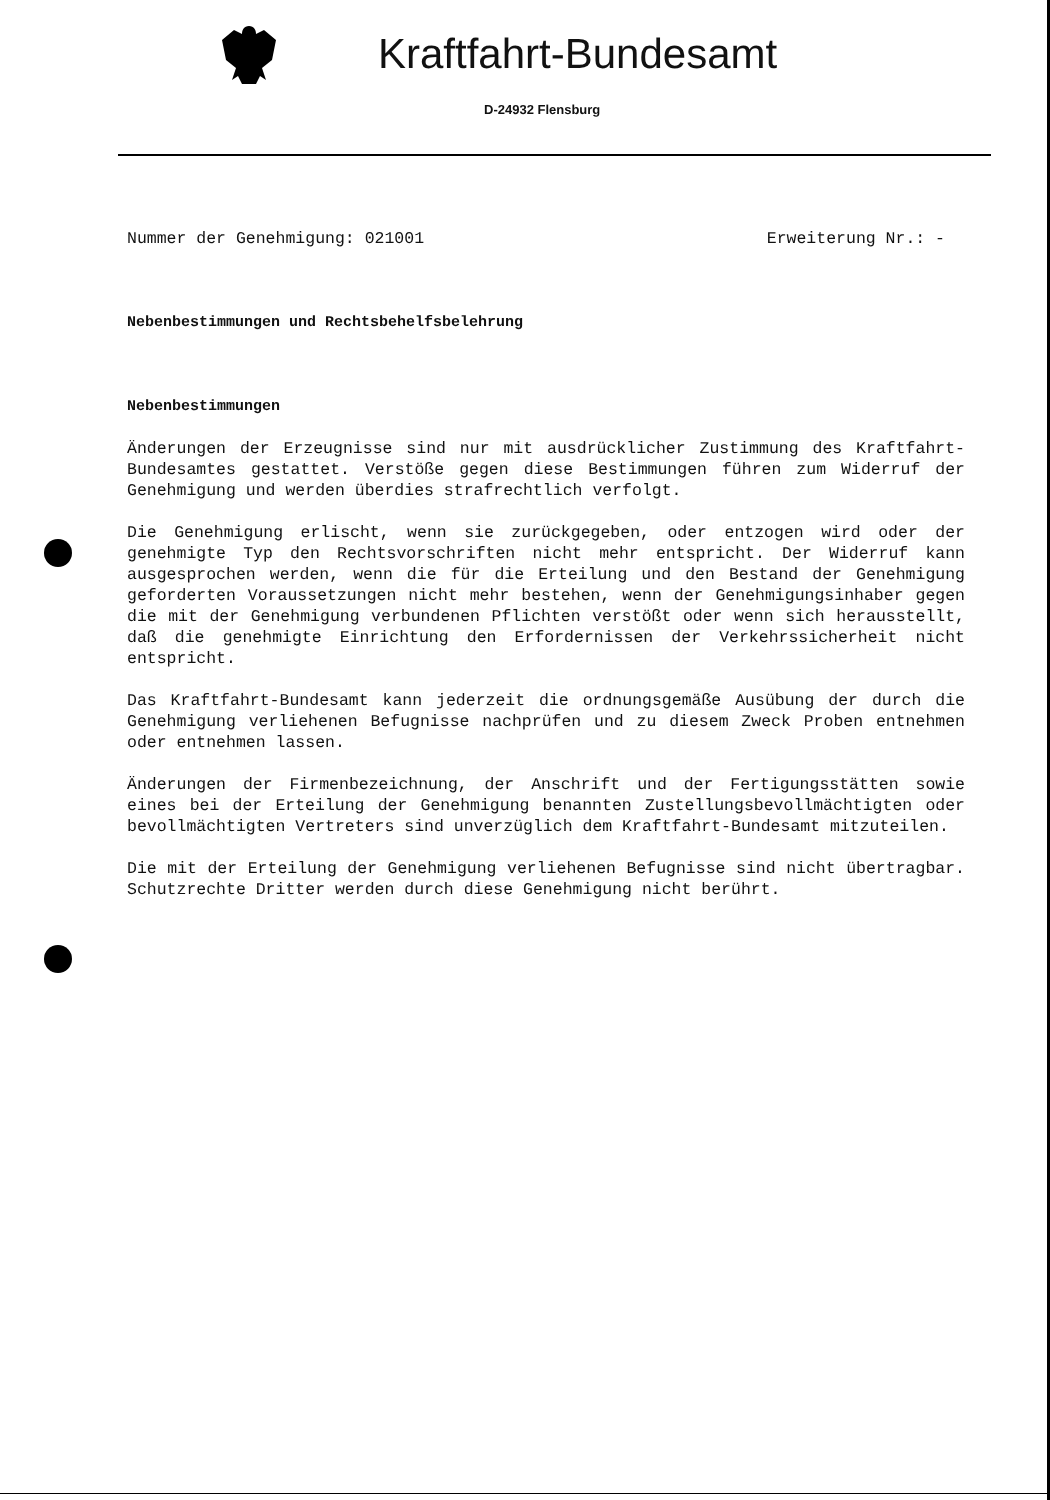Kraftfahrt-Bundesamt
D-24932 Flensburg
Nummer der Genehmigung: 021001 Erweiterung Nr.: -
Nebenbestimmungen und Rechtsbehelfsbelehrung
Nebenbestimmungen
Änderungen der Erzeugnisse sind nur mit ausdrücklicher Zustimmung des Kraftfahrt-Bundesamtes gestattet. Verstöße gegen diese Bestimmungen führen zum Widerruf der Genehmigung und werden überdies strafrechtlich verfolgt.
Die Genehmigung erlischt, wenn sie zurückgegeben, oder entzogen wird oder der genehmigte Typ den Rechtsvorschriften nicht mehr entspricht. Der Widerruf kann ausgesprochen werden, wenn die für die Erteilung und den Bestand der Genehmigung geforderten Voraussetzungen nicht mehr bestehen, wenn der Genehmigungsinhaber gegen die mit der Genehmigung verbundenen Pflichten verstößt oder wenn sich herausstellt, daß die genehmigte Einrichtung den Erfordernissen der Verkehrssicherheit nicht entspricht.
Das Kraftfahrt-Bundesamt kann jederzeit die ordnungsgemäße Ausübung der durch die Genehmigung verliehenen Befugnisse nachprüfen und zu diesem Zweck Proben entnehmen oder entnehmen lassen.
Änderungen der Firmenbezeichnung, der Anschrift und der Fertigungsstätten sowie eines bei der Erteilung der Genehmigung benannten Zustellungsbevollmächtigten oder bevollmächtigten Vertreters sind unverzüglich dem Kraftfahrt-Bundesamt mitzuteilen.
Die mit der Erteilung der Genehmigung verliehenen Befugnisse sind nicht übertragbar. Schutzrechte Dritter werden durch diese Genehmigung nicht berührt.